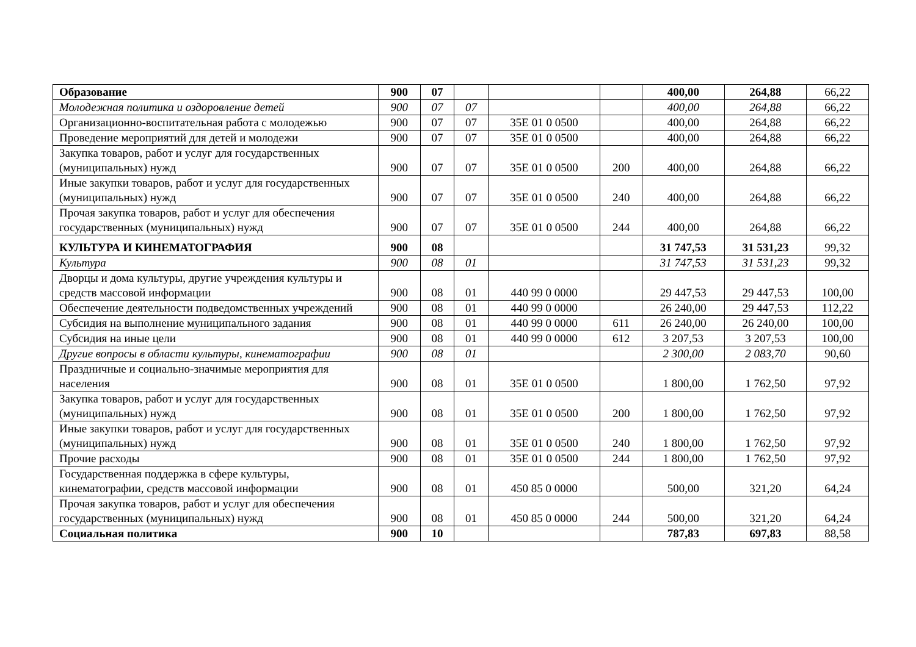| Образование | 900 | 07 | | | | 400,00 | 264,88 | 66,22 |
| Молодежная политика и оздоровление детей | 900 | 07 | 07 | | | 400,00 | 264,88 | 66,22 |
| Организационно-воспитательная работа с молодежью | 900 | 07 | 07 | 35Е 01 0 0500 | | 400,00 | 264,88 | 66,22 |
| Проведение мероприятий для детей и молодежи | 900 | 07 | 07 | 35Е 01 0 0500 | | 400,00 | 264,88 | 66,22 |
| Закупка товаров, работ и услуг для государственных (муниципальных) нужд | 900 | 07 | 07 | 35Е 01 0 0500 | 200 | 400,00 | 264,88 | 66,22 |
| Иные закупки товаров, работ и услуг для государственных (муниципальных) нужд | 900 | 07 | 07 | 35Е 01 0 0500 | 240 | 400,00 | 264,88 | 66,22 |
| Прочая закупка товаров, работ и услуг для обеспечения государственных (муниципальных) нужд | 900 | 07 | 07 | 35Е 01 0 0500 | 244 | 400,00 | 264,88 | 66,22 |
| КУЛЬТУРА И КИНЕМАТОГРАФИЯ | 900 | 08 | | | | 31 747,53 | 31 531,23 | 99,32 |
| Культура | 900 | 08 | 01 | | | 31 747,53 | 31 531,23 | 99,32 |
| Дворцы и дома культуры, другие учреждения культуры и средств массовой информации | 900 | 08 | 01 | 440 99 0 0000 | | 29 447,53 | 29 447,53 | 100,00 |
| Обеспечение деятельности подведомственных учреждений | 900 | 08 | 01 | 440 99 0 0000 | | 26 240,00 | 29 447,53 | 112,22 |
| Субсидия на выполнение муниципального задания | 900 | 08 | 01 | 440 99 0 0000 | 611 | 26 240,00 | 26 240,00 | 100,00 |
| Субсидия на иные цели | 900 | 08 | 01 | 440 99 0 0000 | 612 | 3 207,53 | 3 207,53 | 100,00 |
| Другие вопросы в области культуры, кинематографии | 900 | 08 | 01 | | | 2 300,00 | 2 083,70 | 90,60 |
| Праздничные и социально-значимые мероприятия для населения | 900 | 08 | 01 | 35Е 01 0 0500 | | 1 800,00 | 1 762,50 | 97,92 |
| Закупка товаров, работ и услуг для государственных (муниципальных) нужд | 900 | 08 | 01 | 35Е 01 0 0500 | 200 | 1 800,00 | 1 762,50 | 97,92 |
| Иные закупки товаров, работ и услуг для государственных (муниципальных) нужд | 900 | 08 | 01 | 35Е 01 0 0500 | 240 | 1 800,00 | 1 762,50 | 97,92 |
| Прочие расходы | 900 | 08 | 01 | 35Е 01 0 0500 | 244 | 1 800,00 | 1 762,50 | 97,92 |
| Государственная поддержка в сфере культуры, кинематографии, средств массовой информации | 900 | 08 | 01 | 450 85 0 0000 | | 500,00 | 321,20 | 64,24 |
| Прочая закупка товаров, работ и услуг для обеспечения государственных (муниципальных) нужд | 900 | 08 | 01 | 450 85 0 0000 | 244 | 500,00 | 321,20 | 64,24 |
| Социальная политика | 900 | 10 | | | | 787,83 | 697,83 | 88,58 |